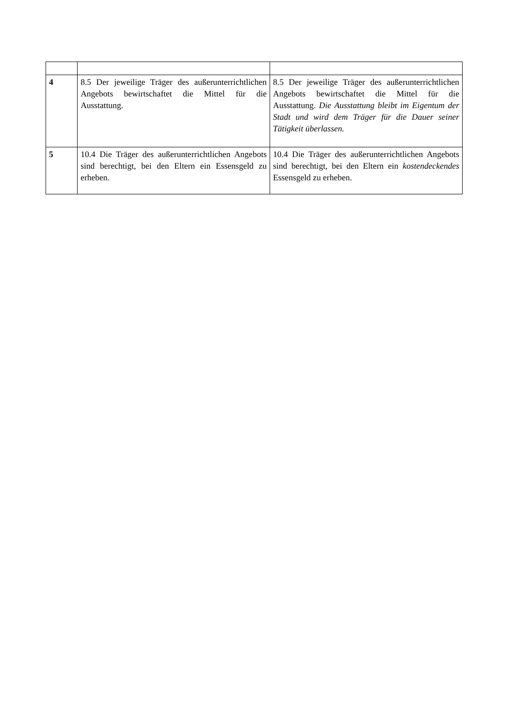| 4 | 8.5 Der jeweilige Träger des außerunterrichtlichen Angebots bewirtschaftet die Mittel für die Ausstattung. | 8.5 Der jeweilige Träger des außerunterrichtlichen Angebots bewirtschaftet die Mittel für die Ausstattung. Die Ausstattung bleibt im Eigentum der Stadt und wird dem Träger für die Dauer seiner Tätigkeit überlassen. |
| 5 | 10.4 Die Träger des außerunterrichtlichen Angebots sind berechtigt, bei den Eltern ein Essensgeld zu erheben. | 10.4 Die Träger des außerunterrichtlichen Angebots sind berechtigt, bei den Eltern ein kostendeckendes Essensgeld zu erheben. |